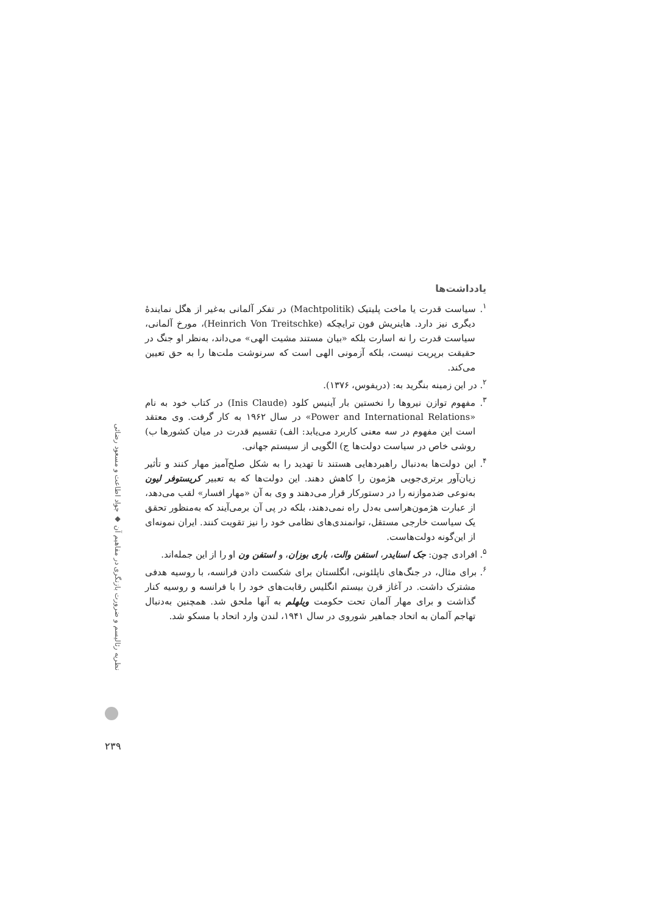یادداشت‌ها
<sup>۱</sup>. سیاست قدرت یا ماخت پلیتیک (Machtpolitik) در تفکر آلمانی به‌غیر از هگل نمایندهٔ دیگری نیز دارد. هاینریش فون ترایچکه (Heinrich Von Treitschke)، مورخ آلمانی، سیاست قدرت را نه اسارت بلکه «بیان مستند مشیت الهی» می‌داند، به‌نظر او جنگ در حقیقت برپریت نیست، بلکه آزمونی الهی است که سرنوشت ملت‌ها را به حق تعیین می‌کند.
<sup>۲</sup>. در این زمینه بنگرید به: (دریفوس، ۱۳۷۶).
<sup>۳</sup>. مفهوم توازن نیروها را نخستین بار آینیس کلود (Inis Claude) در کتاب خود به نام «Power and International Relations» در سال ۱۹۶۲ به کار گرفت. وی معتقد است این مفهوم در سه معنی کاربرد می‌یابد: الف) تقسیم قدرت در میان کشورها ب) روشی خاص در سیاست دولت‌ها ج) الگویی از سیستم جهانی.
<sup>۴</sup>. این دولت‌ها به‌دنبال راهبردهایی هستند تا تهدید را به شکل صلح‌آمیز مهار کنند و تأثیر زیان‌آور برتری‌جویی هژمون را کاهش دهند. این دولت‌ها که به تعبیر کریستوفر لیون به‌نوعی ضدموازنه را در دستورکار قرار می‌دهند و وی به آن «مهار افسار» لقب می‌دهد، از عبارت هژمون‌هراسی به‌دل راه نمی‌دهند، بلکه در پی آن برمی‌آیند که به‌منظور تحقق یک سیاست خارجی مستقل، توانمندی‌های نظامی خود را نیز تقویت کنند. ایران نمونه‌ای از این‌گونه دولت‌هاست.
<sup>۵</sup>. افرادی چون: جک اسنایدر، استفن والت، باری بوزان، و استفن ون او را از این جمله‌اند.
<sup>۶</sup>. برای مثال، در جنگ‌های ناپلئونی، انگلستان برای شکست دادن فرانسه، با روسیه هدفی مشترک داشت. در آغاز قرن بیستم انگلیس رقابت‌های خود را با فرانسه و روسیه کنار گذاشت و برای مهار آلمان تحت حکومت ویلهلم به آنها ملحق شد. همچنین به‌دنبال تهاجم آلمان به اتحاد جماهیر شوروی در سال ۱۹۴۱، لندن وارد اتحاد با مسکو شد.
نظریه رئالیسم و ضرورت بازنگری در مفاهیم آن ◆ جواد اطاعت و مسعود رضائی
۲۳۹